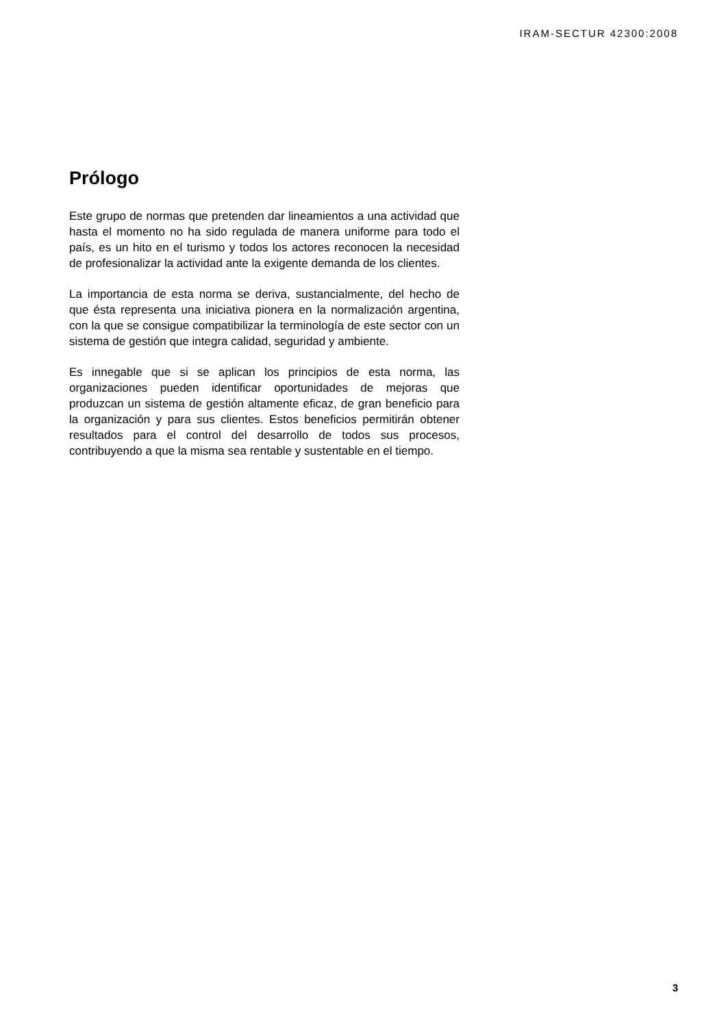IRAM-SECTUR 42300:2008
Prólogo
Este grupo de normas que pretenden dar lineamientos a una actividad que hasta el momento no ha sido regulada de manera uniforme para todo el país, es un hito en el turismo y todos los actores reconocen la necesidad de profesionalizar la actividad ante la exigente demanda de los clientes.
La importancia de esta norma se deriva, sustancialmente, del hecho de que ésta representa una iniciativa pionera en la normalización argentina, con la que se consigue compatibilizar la terminología de este sector con un sistema de gestión que integra calidad, seguridad y ambiente.
Es innegable que si se aplican los principios de esta norma, las organizaciones pueden identificar oportunidades de mejoras que produzcan un sistema de gestión altamente eficaz, de gran beneficio para la organización y para sus clientes. Estos beneficios permitirán obtener resultados para el control del desarrollo de todos sus procesos, contribuyendo a que la misma sea rentable y sustentable en el tiempo.
3